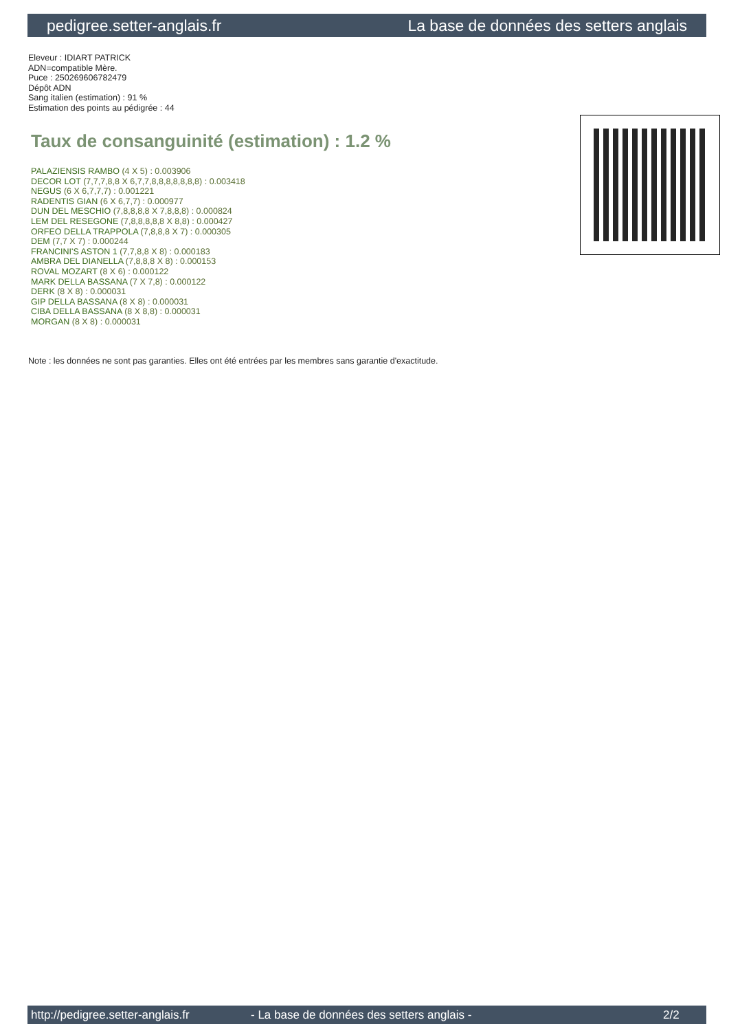pedigree.setter-anglais.fr La base de données des setters anglais
Eleveur : IDIART PATRICK
ADN=compatible Mère.
Puce : 250269606782479
Dépôt ADN
Sang italien (estimation) : 91 %
Estimation des points au pédigrée : 44
Taux de consanguinité (estimation) : 1.2 %
PALAZIENSIS RAMBO (4 X 5) : 0.003906
DECOR LOT (7,7,7,8,8 X 6,7,7,8,8,8,8,8,8,8) : 0.003418
NEGUS (6 X 6,7,7,7) : 0.001221
RADENTIS GIAN (6 X 6,7,7) : 0.000977
DUN DEL MESCHIO (7,8,8,8,8 X 7,8,8,8) : 0.000824
LEM DEL RESEGONE (7,8,8,8,8,8 X 8,8) : 0.000427
ORFEO DELLA TRAPPOLA (7,8,8,8 X 7) : 0.000305
DEM (7,7 X 7) : 0.000244
FRANCINI'S ASTON 1 (7,7,8,8 X 8) : 0.000183
AMBRA DEL DIANELLA (7,8,8,8 X 8) : 0.000153
ROVAL MOZART (8 X 6) : 0.000122
MARK DELLA BASSANA (7 X 7,8) : 0.000122
DERK (8 X 8) : 0.000031
GIP DELLA BASSANA (8 X 8) : 0.000031
CIBA DELLA BASSANA (8 X 8,8) : 0.000031
MORGAN (8 X 8) : 0.000031
Note : les données ne sont pas garanties. Elles ont été entrées par les membres sans garantie d'exactitude.
http://pedigree.setter-anglais.fr - La base de données des setters anglais - 2/2